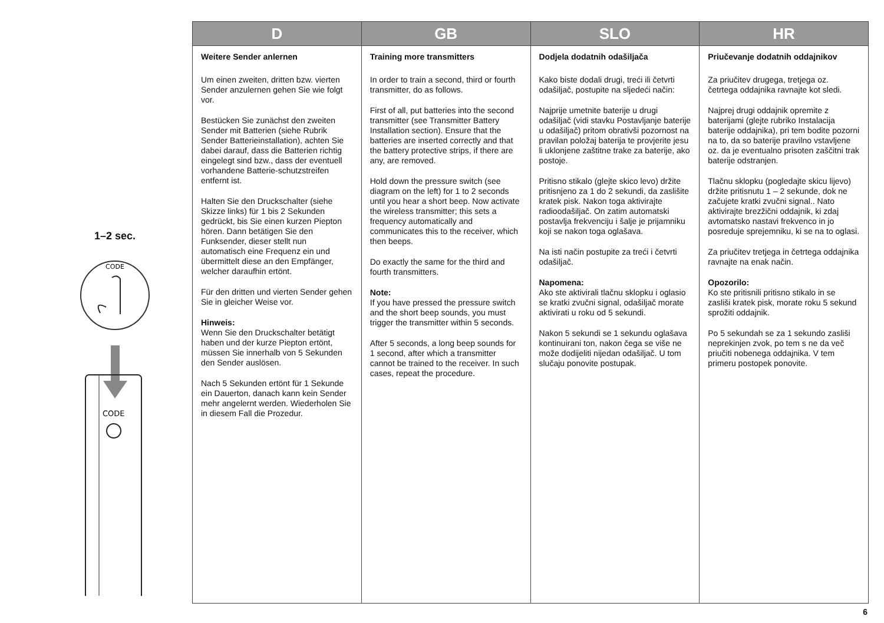1–2 sec.
CODE
CODE
| D | GB | SLO | HR |
| --- | --- | --- | --- |
| Weitere Sender anlernen Um einen zweiten, dritten bzw. vierten Sender anzulernen gehen Sie wie folgt vor. Bestücken Sie zunächst den zweiten Sender mit Batterien (siehe Rubrik Sender Batterieinstallation), achten Sie dabei darauf, dass die Batterien richtig eingelegt sind bzw., dass der eventuell vorhandene Batterie-schutzstreifen entfernt ist. Halten Sie den Druckschalter (siehe Skizze links) für 1 bis 2 Sekunden gedrückt, bis Sie einen kurzen Piepton hören. Dann betätigen Sie den Funksender, dieser stellt nun automatisch eine Frequenz ein und übermittelt diese an den Empfänger, welcher daraufhin ertönt. Für den dritten und vierten Sender gehen Sie in gleicher Weise vor. Hinweis: Wenn Sie den Druckschalter betätigt haben und der kurze Piepton ertönt, müssen Sie innerhalb von 5 Sekunden den Sender auslösen. Nach 5 Sekunden ertönt für 1 Sekunde ein Dauerton, danach kann kein Sender mehr angelernt werden. Wiederholen Sie in diesem Fall die Prozedur. | Training more transmitters In order to train a second, third or fourth transmitter, do as follows. First of all, put batteries into the second transmitter (see Transmitter Battery Installation section). Ensure that the batteries are inserted correctly and that the battery protective strips, if there are any, are removed. Hold down the pressure switch (see diagram on the left) for 1 to 2 seconds until you hear a short beep. Now activate the wireless transmitter; this sets a frequency automatically and communicates this to the receiver, which then beeps. Do exactly the same for the third and fourth transmitters. Note: If you have pressed the pressure switch and the short beep sounds, you must trigger the transmitter within 5 seconds. After 5 seconds, a long beep sounds for 1 second, after which a transmitter cannot be trained to the receiver. In such cases, repeat the procedure. | Dodjela dodatnih odašiljača Kako biste dodali drugi, treći ili četvrti odašiljač, postupite na sljedeći način: Najprije umetnite baterije u drugi odašiljač (vidi stavku Postavljanje baterije u odašiljač) pritom obrativši pozornost na pravilan položaj baterija te provjerite jesu li uklonjene zaštitne trake za baterije, ako postoje. Pritisno stikalo (glejte skico levo) držite pritisnjeno za 1 do 2 sekundi, da zaslišite kratek pisk. Nakon toga aktivirajte radioodašiljač. On zatim automatski postavlja frekvenciju i šalje je prijamniku koji se nakon toga oglašava. Na isti način postupite za treći i četvrti odašiljač. Napomena: Ako ste aktivirali tlačnu sklopku i oglasio se kratki zvučni signal, odašiljač morate aktivirati u roku od 5 sekundi. Nakon 5 sekundi se 1 sekundu oglašava kontinuirani ton, nakon čega se više ne može dodijeliti nijedan odašiljač. U tom slučaju ponovite postupak. | Priučevanje dodatnih oddajnikov Za priučitev drugega, tretjega oz. četrtega oddajnika ravnajte kot sledi. Najprej drugi oddajnik opremite z baterijami (glejte rubriko Instalacija baterije oddajnika), pri tem bodite pozorni na to, da so baterije pravilno vstavljene oz. da je eventualno prisoten zaščitni trak baterije odstranjen. Tlačnu sklopku (pogledajte skicu lijevo) držite pritisnutu 1 – 2 sekunde, dok ne začujete kratki zvučni signal.. Nato aktivirajte brezžični oddajnik, ki zdaj avtomatsko nastavi frekvenco in jo posreduje sprejemniku, ki se na to oglasi. Za priučitev tretjega in četrtega oddajnika ravnajte na enak način. Opozorilo: Ko ste pritisnili pritisno stikalo in se zasliši kratek pisk, morate roku 5 sekund sprožiti oddajnik. Po 5 sekundah se za 1 sekundo zasliši neprekinjen zvok, po tem s ne da več priučiti nobenega oddajnika. V tem primeru postopek ponovite. |
6